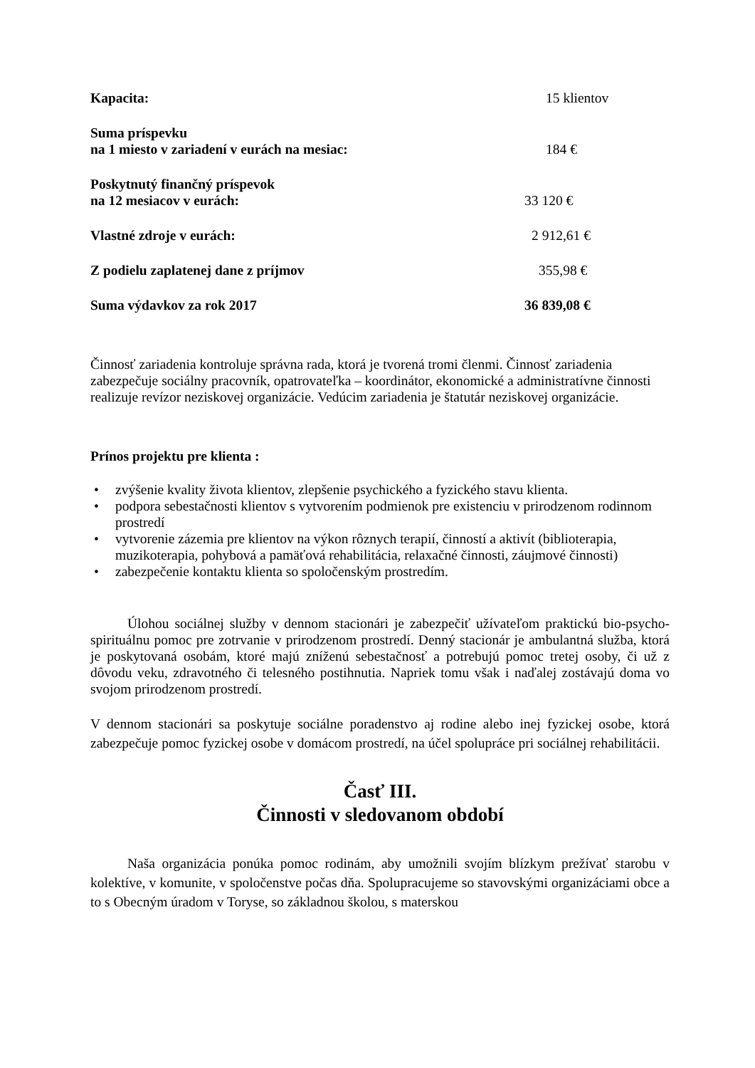Kapacita: 15 klientov
Suma príspevku
na 1 miesto v zariadení v eurách na mesiac:
184 €
Poskytnutý finančný príspevok
na 12 mesiacov v eurách:
33 120 €
Vlastné zdroje v eurách: 2 912,61 €
Z podielu zaplatenej dane z príjmov 355,98 €
Suma výdavkov za rok 2017 36 839,08 €
Činnosť zariadenia kontroluje správna rada, ktorá je tvorená tromi členmi. Činnosť zariadenia zabezpečuje sociálny pracovník, opatrovateľka – koordinátor, ekonomické a administratívne činnosti realizuje revízor neziskovej organizácie. Vedúcim zariadenia je štatutár neziskovej organizácie.
Prínos projektu pre klienta :
• zvýšenie kvality života klientov, zlepšenie psychického a fyzického stavu klienta.
• podpora sebestačnosti klientov s vytvorením podmienok pre existenciu v prirodzenom rodinnom prostredí
• vytvorenie zázemia pre klientov na výkon rôznych terapií, činností a aktivít (biblioterapia, muzikoterapia, pohybová a pamäťová rehabilitácia, relaxačné činnosti, záujmové činnosti)
• zabezpečenie kontaktu klienta so spoločenským prostredím.
Úlohou sociálnej služby v dennom stacionári je zabezpečiť užívateľom praktickú bio-psycho-spirituálnu pomoc pre zotrvanie v prirodzenom prostredí. Denný stacionár je ambulantná služba, ktorá je poskytovaná osobám, ktoré majú zníženú sebestačnosť a potrebujú pomoc tretej osoby, či už z dôvodu veku, zdravotného či telesného postihnutia. Napriek tomu však i naďalej zostávajú doma vo svojom prirodzenom prostredí.
V dennom stacionári sa poskytuje sociálne poradenstvo aj rodine alebo inej fyzickej osobe, ktorá zabezpečuje pomoc fyzickej osobe v domácom prostredí, na účel spolupráce pri sociálnej rehabilitácii.
Časť III.
Činnosti v sledovanom období
Naša organizácia ponúka pomoc rodinám, aby umožnili svojím blízkym prežívať starobu v kolektíve, v komunite, v spoločenstve počas dňa. Spolupracujeme so stavovskými organizáciami obce a to s Obecným úradom v Toryse, so základnou školou, s materskou